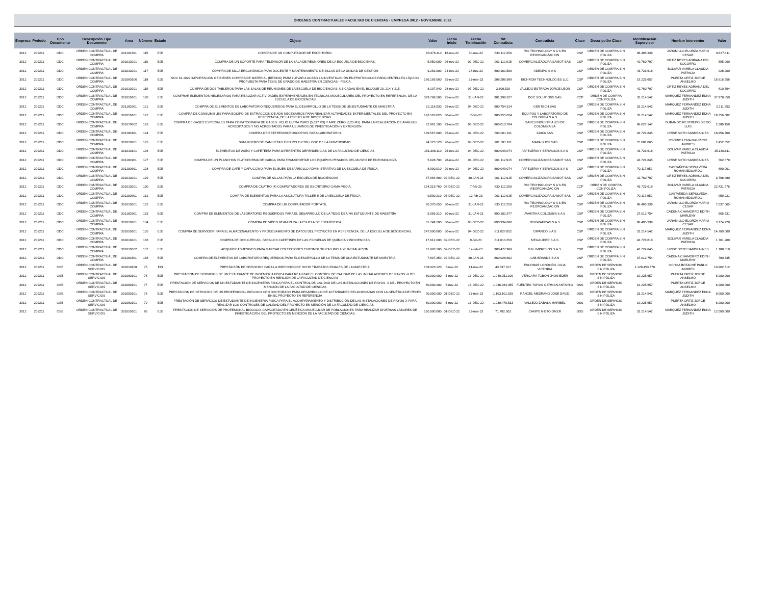ÓRDENES CONTRACTUALES FACULTAD DE CIENCIAS - EMPRESA 3012 - NOVIEMBRE 2022
| Empresa | Periodo | Tipo Documento | Descripción Tipo Documento | Area | Número | Estado | Objeto | Valor | Fecha Inicio | Fecha Terminación | Nit Contratista | Contratista | Clase | Descripción Clase | Identificación Supervisor | Nombre Interventor | Valor |
| --- | --- | --- | --- | --- | --- | --- | --- | --- | --- | --- | --- | --- | --- | --- | --- | --- | --- |
| 3012 | 202211 | ODC | ORDEN CONTRACTUAL DE COMPRA | 301101301 | 115 | EJE | COMPRA DE UN COMPUTADOR DE ESCRITORIO. | 98.376.110 | 16-nov-22 | 30-nov-22 | 830.112.250 | RIO TECHNOLOGY S A S EN REORGANIZACION | CSP | ORDEN DE COMPRA SIN POLIZA | 98.495.339 | JARAMILLO ELORZA MARIO CESAR | 9.837.611 |
| 3012 | 202211 | ODC | ORDEN CONTRACTUAL DE COMPRA | 301010201 | 116 | EJE | COMPRA DE UN SOPORTE PARA TELEVISOR DE LA SALA DE REUNIONES DE LA ESCUELA DE BIOCIENAS. | 5.950.000 | 26-nov-22 | 02-DEC-22 | 901.112.915 | COMERCIALIZADORA SAMOT SAS | CSP | ORDEN DE COMPRA SIN POLIZA | 42.760.797 | ORTIZ REYES ADRIANA DEL SOCORRO | 595.000 |
| 3012 | 202211 | ODC | ORDEN CONTRACTUAL DE COMPRA | 301010201 | 117 | EJE | COMPRA DE SILLA ERGONÓMICA PARA DOCENTE Y MANTENIMIENTO DE SILLAS DE LA UNIDAD DE GESTION | 9.282.000 | 24-nov-22 | 28-nov-22 | 800.161.506 | ADEMPO S A S | CSP | ORDEN DE COMPRA SIN POLIZA | 43.723.618 | BOLIVAR VARELA CLAUDIA PATRICIA | 928.200 |
| 3012 | 202211 | ODC | ORDEN CONTRACTUAL DE COMPRA | 301060106 | 118 | EJE | SOC 61-2022 IMPORTACIÓN DE BIENES COMPRA DE MATERIAL (RESINA) PARA LLEVAR A ACABO LA INVESTIGACIÓN EN PROTOCOLOS PARA CENTELLEO LÍQUIDO PROPUESTA PARA TESIS DE GRADO DE MAESTRÍA EN CIENCIAS - FÍSICA. | 166.169.560 | 25-nov-22 | 31-mar-23 | 208.286.999 | EICHROM TECHNOLOGIES LLC | CSP | ORDEN DE COMPRA SIN POLIZA | 19.225.657 | PUERTA ORTIZ JORGE ANSELMO | 16.616.956 |
| 3012 | 202211 | ODC | ORDEN CONTRACTUAL DE COMPRA | 301010201 | 119 | EJE | COMPRA DE DOS TABLEROS PARA LAS SALAS DE REUNIONES DE LA ESCUELA DE BIOCIENCIAS, UBICADAS EN EL BLOQUE 20, 214 Y 215. | 8.107.940 | 28-nov-22 | 07-DEC-22 | 3.308.529 | VALLEJO ESTRADA JORGE LEON | CSP | ORDEN DE COMPRA SIN POLIZA | 42.760.797 | ORTIZ REYES ADRIANA DEL SOCORRO | 810.794 |
| 3012 | 202211 | ODC | ORDEN CONTRACTUAL DE COMPRA | 301050101 | 120 | EJE | COMPRAR ELEMENTOS NECESARIOS PARA REALIZAR ACTIVIDADES EXPERIMENTALES EN TECNICAS MOLECULARES DEL PROYECTO EN REFERENCIA, DE LA ESCUELA DE BIOCIENCIAS | 379.788.500 | 25-nov-22 | 31-JAN-23 | 901.398.327 | DGC SOLUTIONS SAS | CCP | ORDEN DE COMPRA CON POLIZA | 33.214.542 | MARQUEZ FERNANDEZ EDNA JUDITH | 37.978.850 |
| 3012 | 202211 | ODC | ORDEN CONTRACTUAL DE COMPRA | 301100301 | 121 | EJE | COMPRA DE ELEMENTOS DE LABORATORIO REQUERIDOS PARA EL DESARROLLO DE LA TESIS DE UN ESTUDIANTE DE MAESTRÍA. | 22.118.530 | 25-nov-22 | 04-DEC-22 | 900.754.314 | GENTECH SAS | CSP | ORDEN DE COMPRA SIN POLIZA | 33.214.542 | MARQUEZ FERNANDEZ EDNA JUDITH | 2.211.853 |
| 3012 | 202211 | ODC | ORDEN CONTRACTUAL DE COMPRA | 301050101 | 122 | EJE | COMPRA DE CONSUMIBLES PARA EQUIPO DE EXTRACCIÓN DE ADN NECESARIOS PARA REALIZAR ACTIVIDADES EXPERIMENTALES DEL PROYECTO EN REFERENCIA, DE LA ESCUELA DE BIOCIENCIAS. | 193.563.020 | 30-nov-22 | 7-feb-23 | 900.355.024 | EQUIPOS Y LABORATORIO DE COLOMBIA S.A.S. | CSP | ORDEN DE COMPRA SIN POLIZA | 33.214.542 | MARQUEZ FERNANDEZ EDNA JUDITH | 19.356.302 |
| 3012 | 202211 | ODC | ORDEN CONTRACTUAL DE COMPRA | 301070602 | 123 | EJE | COMPRA DE GASES ESPECIALES PARA COMATOGRAFIA DE GASES: HELIO ULTRA PURO (5,637 M3) Y AIRE ZERO (6,25 M3). PARA LA REALIZACIÓN DE ANÁLISIS ACREDITADOS Y NO ACREDITADOS PARA USUARIOS DE INVESTIGACIÓN Y EXTENSIÓN. | 22.891.590 | 29-nov-22 | 06-DEC-22 | 860.013.704 | GASES INDUSTRIALES DE COLOMBIA SA | CSP | ORDEN DE COMPRA SIN POLIZA | 98.627.147 | DURANGO RESTREPO DIEGO LUIS | 2.289.159 |
| 3012 | 202211 | ODC | ORDEN CONTRACTUAL DE COMPRA | 301100101 | 124 | EJE | COMPRA DE ESTEREOMICROSCOPIOS PARA LABORATORIO. | 189.567.000 | 25-nov-22 | 02-DEC-22 | 860.001.911 | KAIKA SAS | CSP | ORDEN DE COMPRA SIN POLIZA | 43.724.845 | URIBE SOTO SANDRA INES | 18.956.700 |
| 3012 | 202211 | ODC | ORDEN CONTRACTUAL DE COMPRA | 301010201 | 125 | EJE | SUMINISTRO DE CAMISETAS TIPO POLO CON LOGO DE LA UNIVERSIDAD. | 24.523.520 | 26-nov-22 | 03-DEC-22 | 901.581.911 | MAPA SHOP SAS | CSP | ORDEN DE COMPRA SIN POLIZA | 75.081.065 | OSORIO LEMA MAURICIO ANDRES | 2.452.352 |
| 3012 | 202211 | ODC | ORDEN CONTRACTUAL DE COMPRA | 301010101 | 126 | EJE | ELEMENTOS DE ASEO Y CAFETERÍA PARA DIFERENTES DEPENDENCIAS DE LA FACULTAD DE CIENCIAS | 151.306.110 | 25-nov-22 | 04-DEC-22 | 800.049.074 | PAPELERIA Y SERVICIOS S A S | CSP | ORDEN DE COMPRA SIN POLIZA | 43.723.618 | BOLIVAR VARELA CLAUDIA PATRICIA | 15.130.611 |
| 3012 | 202211 | ODC | ORDEN CONTRACTUAL DE COMPRA | 301100101 | 127 | EJE | COMPRA DE UN PLANCHON PLATOFORMA DE CARGA PARA TRANSPORTAR LOS EQUIPOS PESADOS DEL MUSEO DE ENTOMOLOGÍA | 5.628.700 | 28-nov-22 | 04-DEC-22 | 901.112.915 | COMERCIALIZADORA SAMOT SAS | CSP | ORDEN DE COMPRA SIN POLIZA | 43.724.845 | URIBE SOTO SANDRA INES | 562.870 |
| 3012 | 202211 | ODC | ORDEN CONTRACTUAL DE COMPRA | 301100601 | 128 | EJE | COMPRA DE CAFÉ Y CAPUCCINO PARA EL BUEN DESARROLLO ADMINISTRATIVO DE LA ESCUELA DE FÍSICA. | 8.900.010 | 29-nov-22 | 04-DEC-22 | 800.049.074 | PAPELERIA Y SERVICIOS S A S | CSP | ORDEN DE COMPRA SIN POLIZA | 70.117.952 | CASTAÑEDA SEPULVEDA ROMAN EDUARDO | 890.001 |
| 3012 | 202211 | ODC | ORDEN CONTRACTUAL DE COMPRA | 301010201 | 129 | EJE | COMPRA DE SILLAS PARA LA ESCUELA DE BIOCIENCIAS | 37.984.800 | 02-DEC-22 | 30-JAN-23 | 901.112.915 | COMERCIALIZADORA SAMOT SAS | CSP | ORDEN DE COMPRA SIN POLIZA | 42.760.797 | ORTIZ REYES ADRIANA DEL SOCORRO | 3.798.480 |
| 3012 | 202211 | ODC | ORDEN CONTRACTUAL DE COMPRA | 301010201 | 130 | EJE | COMPRA DE CUATRO (4) COMPUTADORES DE ESCRITORIO GAMA MEDIA. | 224.319.760 | 06-DEC-22 | 7-feb-23 | 830.112.250 | RIO TECHNOLOGY S A S EN REORGANIZACION | CCP | ORDEN DE COMPRA CON POLIZA | 43.723.618 | BOLIVAR VARELA CLAUDIA PATRICIA | 22.431.976 |
| 3012 | 202211 | ODC | ORDEN CONTRACTUAL DE COMPRA | 301100601 | 131 | EJE | COMPRA DE ELEMENTOS PARA LA ASIGNATURA TALLER II DE LA ESCUELA DE FÍSICA | 9.590.210 | 05-DEC-22 | 12-feb-23 | 901.112.915 | COMERCIALIZADORA SAMOT SAS | CSP | ORDEN DE COMPRA SIN POLIZA | 70.117.952 | CASTAÑEDA SEPULVEDA ROMAN EDUARDO | 959.021 |
| 3012 | 202211 | ODC | ORDEN CONTRACTUAL DE COMPRA | 301010201 | 132 | EJE | COMPRA DE UN COMPUTADOR PORTÁTIL. | 70.370.650 | 30-nov-22 | 31-JAN-23 | 830.112.250 | RIO TECHNOLOGY S A S EN REORGANIZACION | CSP | ORDEN DE COMPRA SIN POLIZA | 98.495.339 | JARAMILLO ELORZA MARIO CESAR | 7.037.065 |
| 3012 | 202211 | ODC | ORDEN CONTRACTUAL DE COMPRA | 301100301 | 133 | EJE | COMPRA DE ELEMENTOS DE LABORATORIO REQUERIDOS PARA EL DESARROLLO DE LA TESIS DE UNA ESTUDIANTE DE MAESTRÍA | 5.056.310 | 30-nov-22 | 31-JAN-23 | 890.101.977 | AVANTIKA COLOMBIA S A S | CSP | ORDEN DE COMPRA SIN POLIZA | 37.012.754 | CADENA CHAMORRO EDITH MARLENY | 505.631 |
| 3012 | 202211 | ODC | ORDEN CONTRACTUAL DE COMPRA | 301010201 | 134 | EJE | COMPRA DE VIDEO BEAM PARA LA ESUELA DE ESTADÍSTICA. | 31.749.200 | 30-nov-22 | 05-DEC-22 | 890.934.680 | DISGRAFICAS S A S | CSP | ORDEN DE COMPRA SIN POLIZA | 98.495.339 | JARAMILLO ELORZA MARIO CESAR | 3.174.920 |
| 3012 | 202211 | ODC | ORDEN CONTRACTUAL DE COMPRA | 301050101 | 135 | EJE | COMPRA DE SERVIDOR PARA EL ALMACENAMIENTO Y PROCESAMIENTO DE DATOS DEL PROYECTO EN REFERENCIA, DE LA ESCUELA DE BIOCIENCIAS. | 147.000.000 | 30-nov-22 | 04-DEC-22 | 811.027.052 | DIPARCO S A S | CSP | ORDEN DE COMPRA SIN POLIZA | 33.214.542 | MARQUEZ FERNANDEZ EDNA JUDITH | 14.700.000 |
| 3012 | 202211 | ODC | ORDEN CONTRACTUAL DE COMPRA | 301010201 | 136 | EJE | COMPRA DE DOS GRECAS, PARA LOS CAFETINES DE LAS ESCUELAS DE QUÍMICA Y BIOCIENCIAS. | 17.612.000 | 02-DEC-22 | 9-feb-23 | 811.013.250 | MEGALIDER S.A.S | CSP | ORDEN DE COMPRA SIN POLIZA | 43.723.618 | BOLIVAR VARELA CLAUDIA PATRICIA | 1.761.200 |
| 3012 | 202211 | ODC | ORDEN CONTRACTUAL DE COMPRA | 301010302 | 137 | EJE | ADQUIRIR ADHESIVOS PARA MARCAR COLECCIONES ENTOMOLÓGICAS INCLUYE INSTALACION. | 11.883.100 | 02-DEC-22 | 14-feb-23 | 900.477.988 | M.N. IMPRESOS S.A.S. | CSP | ORDEN DE COMPRA SIN POLIZA | 43.724.845 | URIBE SOTO SANDRA INES | 1.188.310 |
| 3012 | 202211 | ODC | ORDEN CONTRACTUAL DE COMPRA | 301100301 | 138 | EJE | COMPRA DE ELEMENTOS DE LABORATORIO REQUERIDOS PARA EL DESARROLLO DE LA TESIS DE UNA ESTUDIANTE DE MAESTRÍA. | 7.807.350 | 02-DEC-22 | 30-JAN-23 | 860.028.662 | LAB BRANDS S A S | CSP | ORDEN DE COMPRA SIN POLIZA | 37.012.754 | CADENA CHAMORRO EDITH MARLENY | 780.735 |
| 3012 | 202211 | OSE | ORDEN CONTRACTUAL DE SERVICIOS | 301010108 | 75 | FIN | PRESTACIÓN DE SERVICIOS PARA LA DIRECCIÓN DE OCHO TRABAJOS FINALES DE LA MAESTRÍA. | 109.023.120 | 5-nov-22 | 14-nov-22 | 43.537.017 | ESCOBAR LONDOÑO JULIA VICTORIA | OSS | ORDEN DE SERVICIO SIN PÓLIZA | 1.128.453.778 | OCHOA BOTACHE PABLO ANDRES | 10.902.312 |
| 3012 | 202211 | OSE | ORDEN CONTRACTUAL DE SERVICIOS | 301060101 | 76 | EJE | PRESTACIÓN DE SERVICIOS DE UN ESTUDIANTE DE INGENIERIA FISICA PARA REALIZAR EL CONTROL DE CALIDAD DE LAS INSTALACIONES DE RAYOS -X DEL PROYECTO EN MENCIÓN DE LA FACULTAD DE CIENCIAS | 60.000.000 | 5-nov-22 | 16-DEC-22 | 1.040.051.100 | VERGARA TOBON JHON EDER | OSS | ORDEN DE SERVICIO SIN PÓLIZA | 19.225.657 | PUERTA ORTIZ JORGE ANSELMO | 6.000.000 |
| 3012 | 202211 | OSE | ORDEN CONTRACTUAL DE SERVICIOS | 301060101 | 77 | EJE | PRESTACIÓN DE SERVICIOS DE UN ESTUDIANTE DE INGENIERIA FISICA PARA EL CONTROL DE CALIDAD DE LAS INSTALACIONES DE RAYOS -X DEL PROYECTO EN MENCIÓN DE LA FACULTAD DE CIENCIAS | 60.000.000 | 5-nov-22 | 16-DEC-22 | 1.036.964.355 | FUENTES TAPIAS GERMAN ANTONIO | OSS | ORDEN DE SERVICIO SIN PÓLIZA | 19.225.657 | PUERTA ORTIZ JORGE ANSELMO | 6.000.000 |
| 3012 | 202211 | OSE | ORDEN CONTRACTUAL DE SERVICIOS | 301050101 | 78 | EJE | PRESTACIÓN DE SERVICIOS DE UN PROFESIONAL BIÓLOGO CON DOCTORADO PARA DESARROLLO DE ACTIVIDADES RELACIONADAS CON LA GENÉTICA DE PECES EN EL PROYECTO EN REFERENCIA | 90.000.000 | 01-DEC-22 | 31-mar-23 | 1.103.101.526 | RANGEL MEDRANO JOSE DAVID | OSS | ORDEN DE SERVICIO SIN PÓLIZA | 33.214.542 | MARQUEZ FERNANDEZ EDNA JUDITH | 9.000.000 |
| 3012 | 202211 | OSE | ORDEN CONTRACTUAL DE SERVICIOS | 301060101 | 79 | EJE | PRESTACIÓN DE SERVICIOS DE ESTUDIANTE DE INGENIERIA FISICA PARA EL ACOMPAÑAMIENTO Y DISTRIBUCIÓN DE LAS INSTALACIONES DE RAYOS-X PARA REALIZAR LOS CONTROLES DE CALIDAD DEL PROYECTO EN MENCIÓN DE LA FACULTAD DE CIENCIAS | 60.000.000 | 5-nov-22 | 16-DEC-22 | 1.039.470.533 | VALLEJO ZABALA MARIBEL | OSS | ORDEN DE SERVICIO SIN PÓLIZA | 19.225.657 | PUERTA ORTIZ JORGE ANSELMO | 6.000.000 |
| 3012 | 202211 | OSE | ORDEN CONTRACTUAL DE SERVICIOS | 301050101 | 80 | EJE | PRESTACIÓN DE SERVICIOS DE PROFESIONAL BIÓLOGO, CAPACITADO EN GENÉTICA MOLECULAR DE POBLACIONES PARA REALIZAR DIVERSAS LABORES DE INVESTIGACIÓN, DEL PROYECTO EN MENCIÓN DE LA FACULTAD DE CIENCIAS. | 120.000.000 | 01-DEC-22 | 31-mar-23 | 71.782.503 | CAMPO NIETO OMER | OSS | ORDEN DE SERVICIO SIN PÓLIZA | 33.214.542 | MARQUEZ FERNANDEZ EDNA JUDITH | 12.000.000 |